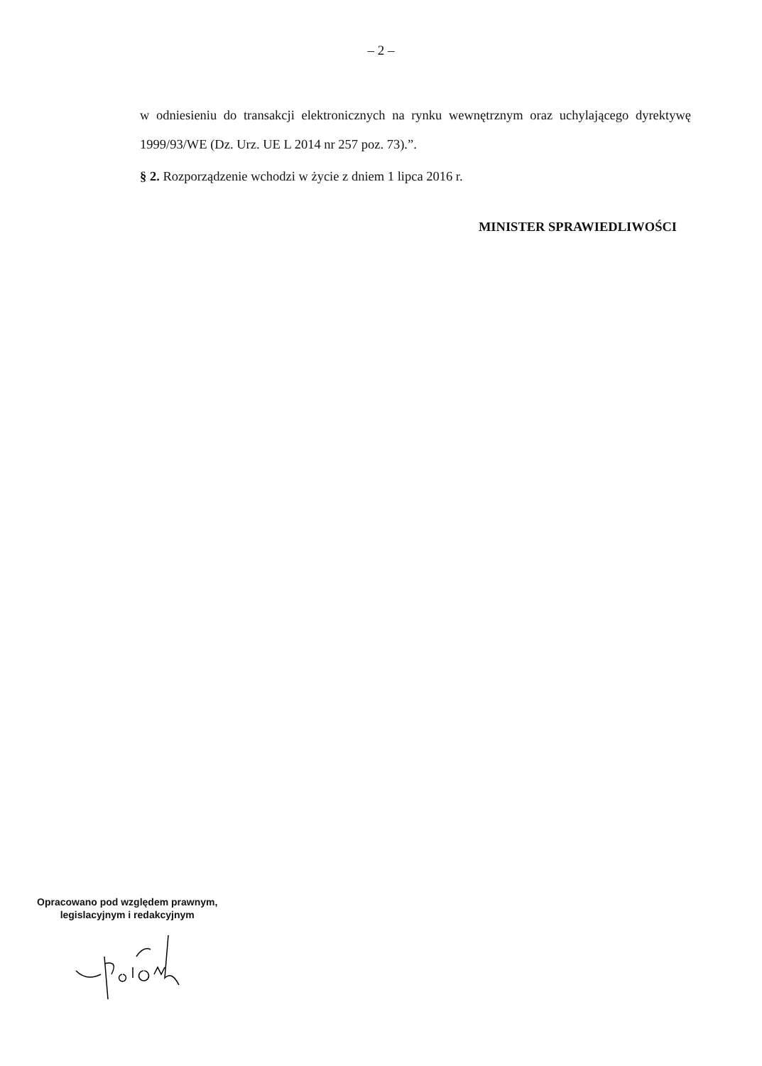– 2 –
w odniesieniu do transakcji elektronicznych na rynku wewnętrznym oraz uchylającego dyrektywę 1999/93/WE (Dz. Urz. UE L 2014 nr 257 poz. 73).”.
§ 2. Rozporządzenie wchodzi w życie z dniem 1 lipca 2016 r.
MINISTER SPRAWIEDLIWOŚCI
Opracowano pod względem prawnym,
legislacyjnym i redakcyjnym